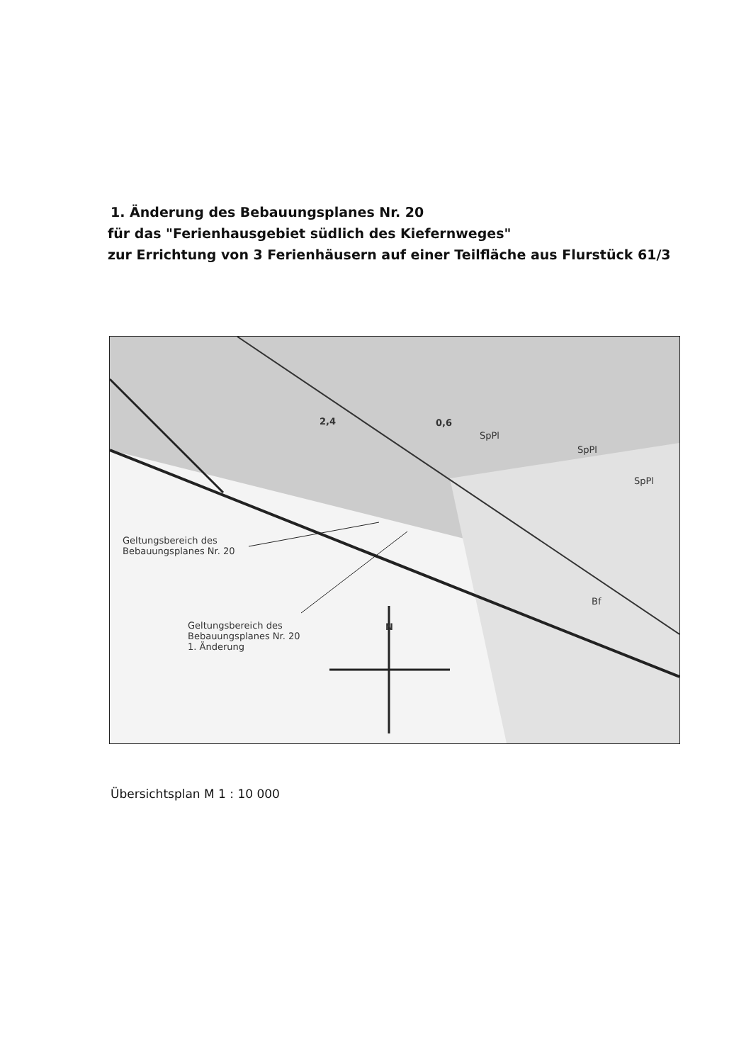1. Änderung des Bebauungsplanes Nr. 20
für das "Ferienhausgebiet südlich des Kiefernweges"
zur Errichtung von 3 Ferienhäusern auf einer Teilfläche aus Flurstück 61/3
2,4 0,6
SpPl
SpPl
SpPl
Bf
Geltungsbereich des
Bebauungsplanes Nr. 20
Geltungsbereich des
Bebauungsplanes Nr. 20
1. Änderung
N
Übersichtsplan M 1 : 10 000